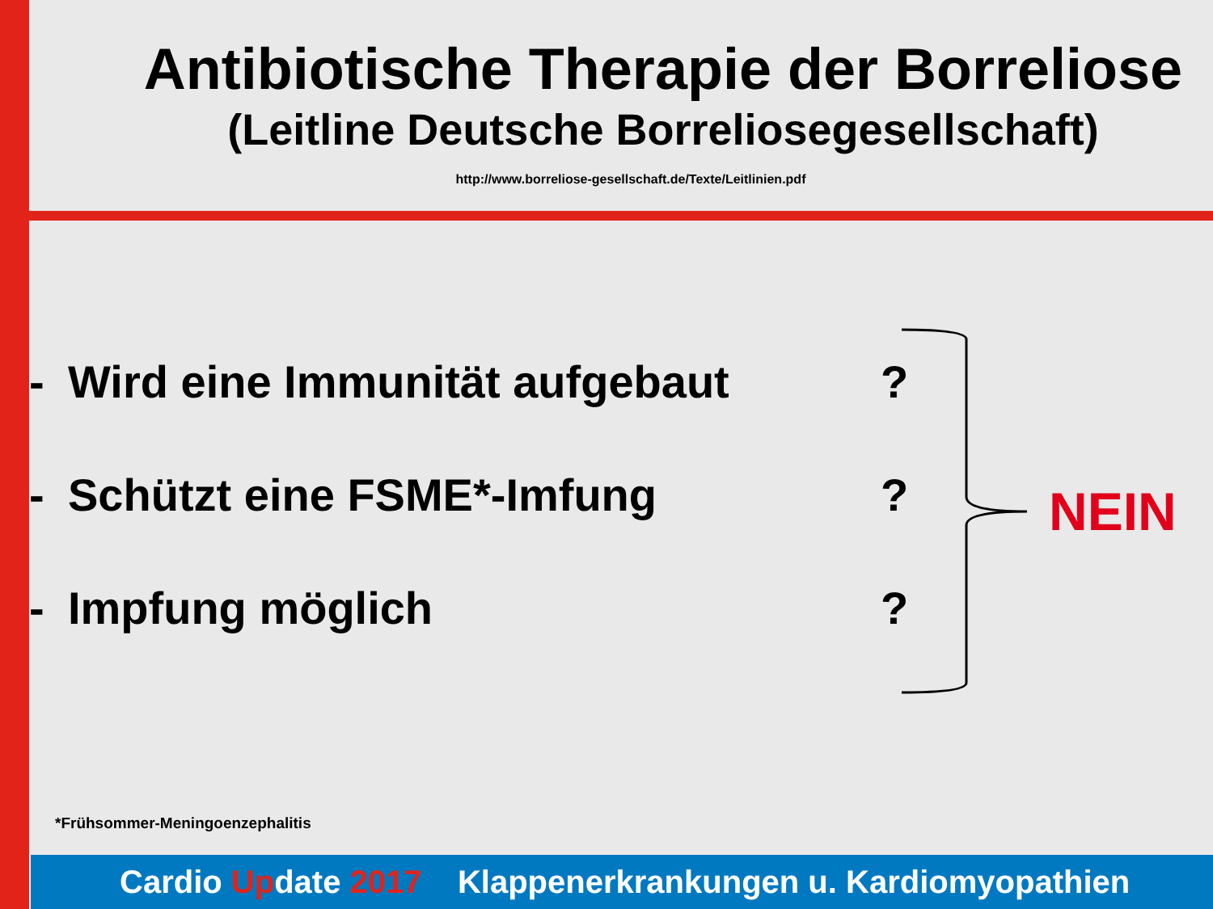Antibiotische Therapie der Borreliose
(Leitline Deutsche Borreliosegesellschaft)
http://www.borreliose-gesellschaft.de/Texte/Leitlinien.pdf
- Wird eine Immunität aufgebaut?
- Schützt eine FSME*-Imfung?
- Impfung möglich?
NEIN
*Frühsommer-Meningoenzephalitis
Cardio Update 2017 Klappenerkrankungen u. Kardiomyopathien